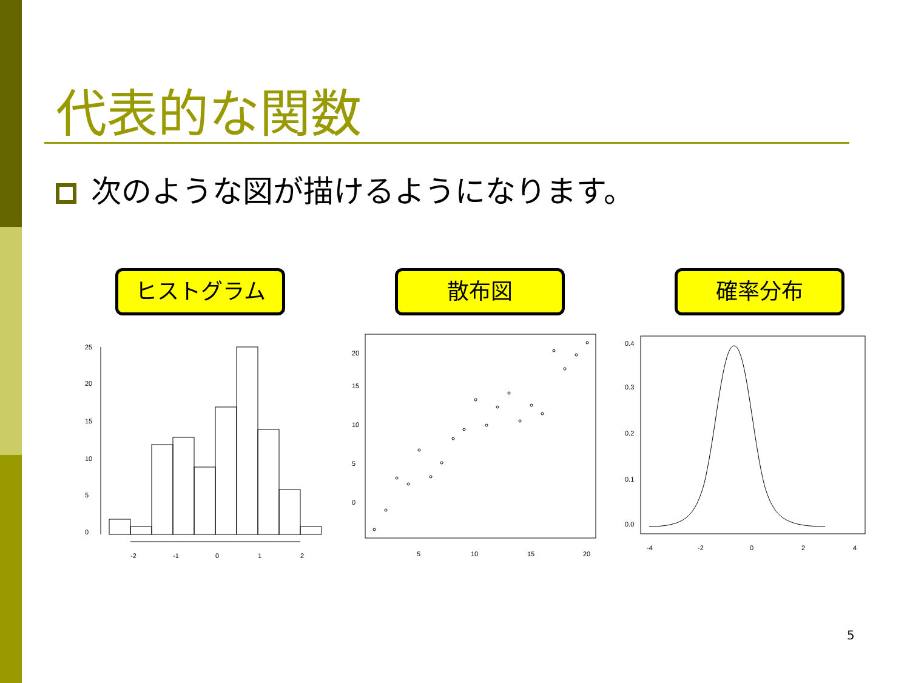代表的な関数
次のような図が描けるようになります。
ヒストグラム 散布図 確率分布
-2
-1
0
1
2
0
5
10
15
20
25
5
10
15
20
0
5
10
15
20
-4
-2
0
2
4
0.0
0.1
0.2
0.3
0.4
5